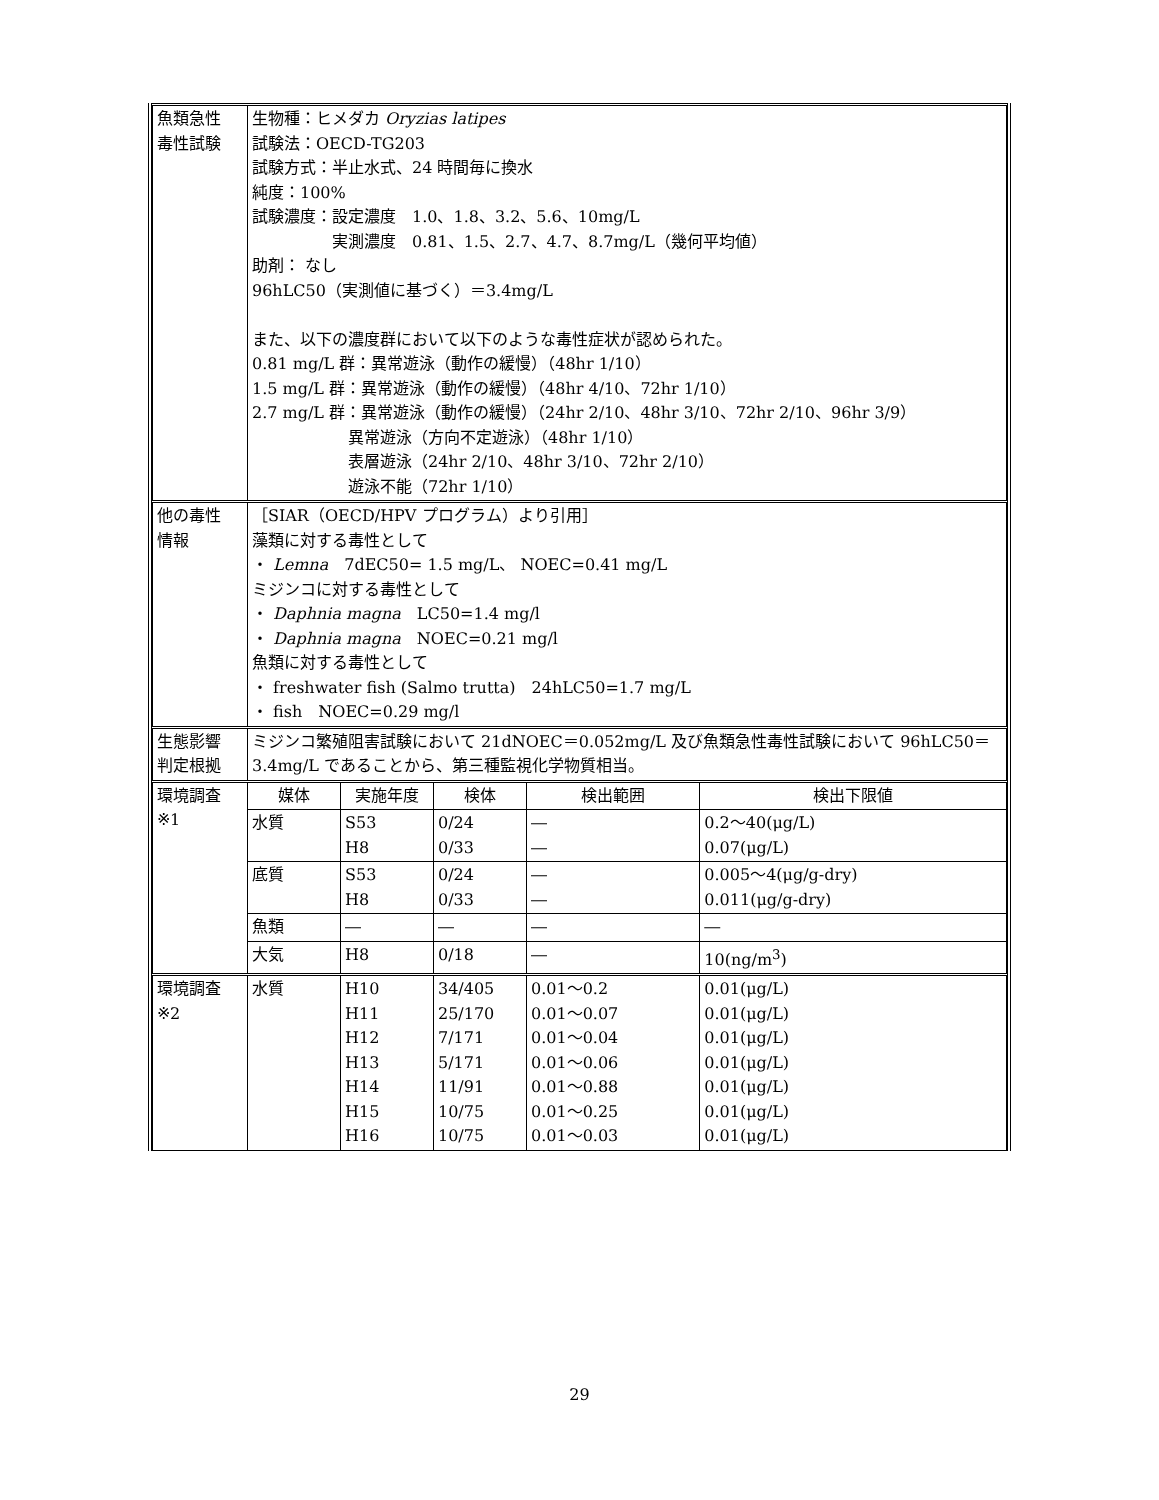| 魚類急性 毒性試験 | 生物種：ヒメダカ Oryzias latipes 試験法：OECD-TG203 試験方式：半止水式、24 時間毎に換水 純度：100% 試験濃度：設定濃度 1.0、1.8、3.2、5.6、10mg/L 実測濃度 0.81、1.5、2.7、4.7、8.7mg/L（幾何平均値） 助剤： なし 96hLC50（実測値に基づく）＝3.4mg/L また、以下の濃度群において以下のような毒性症状が認められた。 0.81 mg/L 群：異常遊泳（動作の緩慢）（48hr 1/10） 1.5 mg/L 群：異常遊泳（動作の緩慢）（48hr 4/10、72hr 1/10） 2.7 mg/L 群：異常遊泳（動作の緩慢）（24hr 2/10、48hr 3/10、72hr 2/10、96hr 3/9） 異常遊泳（方向不定遊泳）（48hr 1/10） 表層遊泳（24hr 2/10、48hr 3/10、72hr 2/10） 遊泳不能（72hr 1/10） | | | | |
| 他の毒性 情報 | ［SIAR（OECD/HPV プログラム）より引用］ 藻類に対する毒性として ・ Lemna 7dEC50= 1.5 mg/L、 NOEC=0.41 mg/L ミジンコに対する毒性として ・ Daphnia magna LC50=1.4 mg/l ・ Daphnia magna NOEC=0.21 mg/l 魚類に対する毒性として ・ freshwater fish (Salmo trutta) 24hLC50=1.7 mg/L ・ fish NOEC=0.29 mg/l | | | | |
| 生態影響 判定根拠 | ミジンコ繁殖阻害試験において 21dNOEC＝0.052mg/L 及び魚類急性毒性試験において 96hLC50＝3.4mg/L であることから、第三種監視化学物質相当。 | | | | |
| 環境調査 ※1 | 媒体 | 実施年度 | 検体 | 検出範囲 | 検出下限値 |
| | 水質 | S53 H8 | 0/24 0/33 | ― ― | 0.2～40(μg/L) 0.07(μg/L) |
| | 底質 | S53 H8 | 0/24 0/33 | ― ― | 0.005～4(μg/g-dry) 0.011(μg/g-dry) |
| | 魚類 | ― | ― | ― | ― |
| | 大気 | H8 | 0/18 | ― | 10(ng/m<sup>3</sup>) |
| 環境調査 ※2 | 水質 | H10 H11 H12 H13 H14 H15 H16 | 34/405 25/170 7/171 5/171 11/91 10/75 10/75 | 0.01～0.2 0.01～0.07 0.01～0.04 0.01～0.06 0.01～0.88 0.01～0.25 0.01～0.03 | 0.01(μg/L) 0.01(μg/L) 0.01(μg/L) 0.01(μg/L) 0.01(μg/L) 0.01(μg/L) 0.01(μg/L) |
29